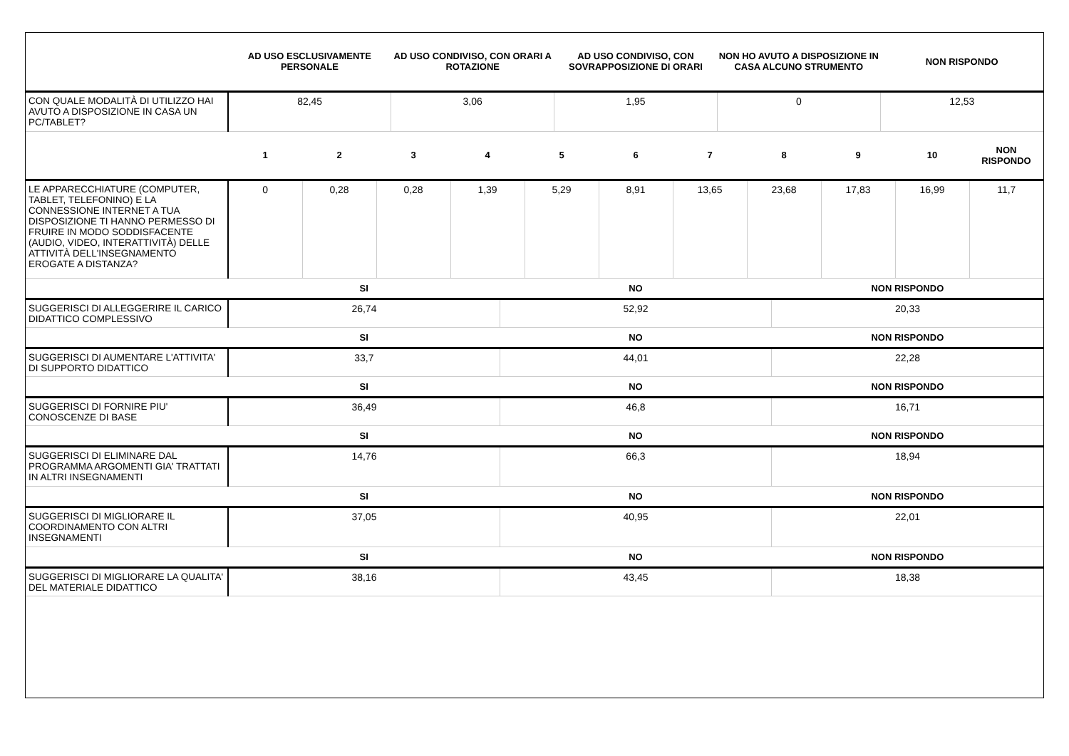| | AD USO ESCLUSIVAMENTE PERSONALE | AD USO CONDIVISO, CON ORARI A ROTAZIONE | AD USO CONDIVISO, CON SOVRAPPOSIZIONE DI ORARI | NON HO AVUTO A DISPOSIZIONE IN CASA ALCUNO STRUMENTO | NON RISPONDO |
| --- | --- | --- | --- | --- | --- |
| CON QUALE MODALITÀ DI UTILIZZO HAI AVUTO A DISPOSIZIONE IN CASA UN PC/TABLET? | 82,45 | 3,06 | 1,95 | 0 | 12,53 |
| | 1 | 2 | 3 | 4 | 5 | 6 | 7 | 8 | 9 | 10 | NON RISPONDO |
| --- | --- | --- | --- | --- | --- | --- | --- | --- | --- | --- | --- |
| LE APPARECCHIATURE (COMPUTER, TABLET, TELEFONINO) E LA CONNESSIONE INTERNET A TUA DISPOSIZIONE TI HANNO PERMESSO DI FRUIRE IN MODO SODDISFACENTE (AUDIO, VIDEO, INTERATTIVITÀ) DELLE ATTIVITÀ DELL'INSEGNAMENTO EROGATE A DISTANZA? | 0 | 0,28 | 0,28 | 1,39 | 5,29 | 8,91 | 13,65 | 23,68 | 17,83 | 16,99 | 11,7 |
| | SI | NO | NON RISPONDO |
| --- | --- | --- | --- |
| SUGGERISCI DI ALLEGGERIRE IL CARICO DIDATTICO COMPLESSIVO | 26,74 | 52,92 | 20,33 |
| | SI | NO | NON RISPONDO |
| SUGGERISCI DI AUMENTARE L'ATTIVITA' DI SUPPORTO DIDATTICO | 33,7 | 44,01 | 22,28 |
| | SI | NO | NON RISPONDO |
| SUGGERISCI DI FORNIRE PIU' CONOSCENZE DI BASE | 36,49 | 46,8 | 16,71 |
| | SI | NO | NON RISPONDO |
| SUGGERISCI DI ELIMINARE DAL PROGRAMMA ARGOMENTI GIA' TRATTATI IN ALTRI INSEGNAMENTI | 14,76 | 66,3 | 18,94 |
| | SI | NO | NON RISPONDO |
| SUGGERISCI DI MIGLIORARE IL COORDINAMENTO CON ALTRI INSEGNAMENTI | 37,05 | 40,95 | 22,01 |
| | SI | NO | NON RISPONDO |
| SUGGERISCI DI MIGLIORARE LA QUALITA' DEL MATERIALE DIDATTICO | 38,16 | 43,45 | 18,38 |